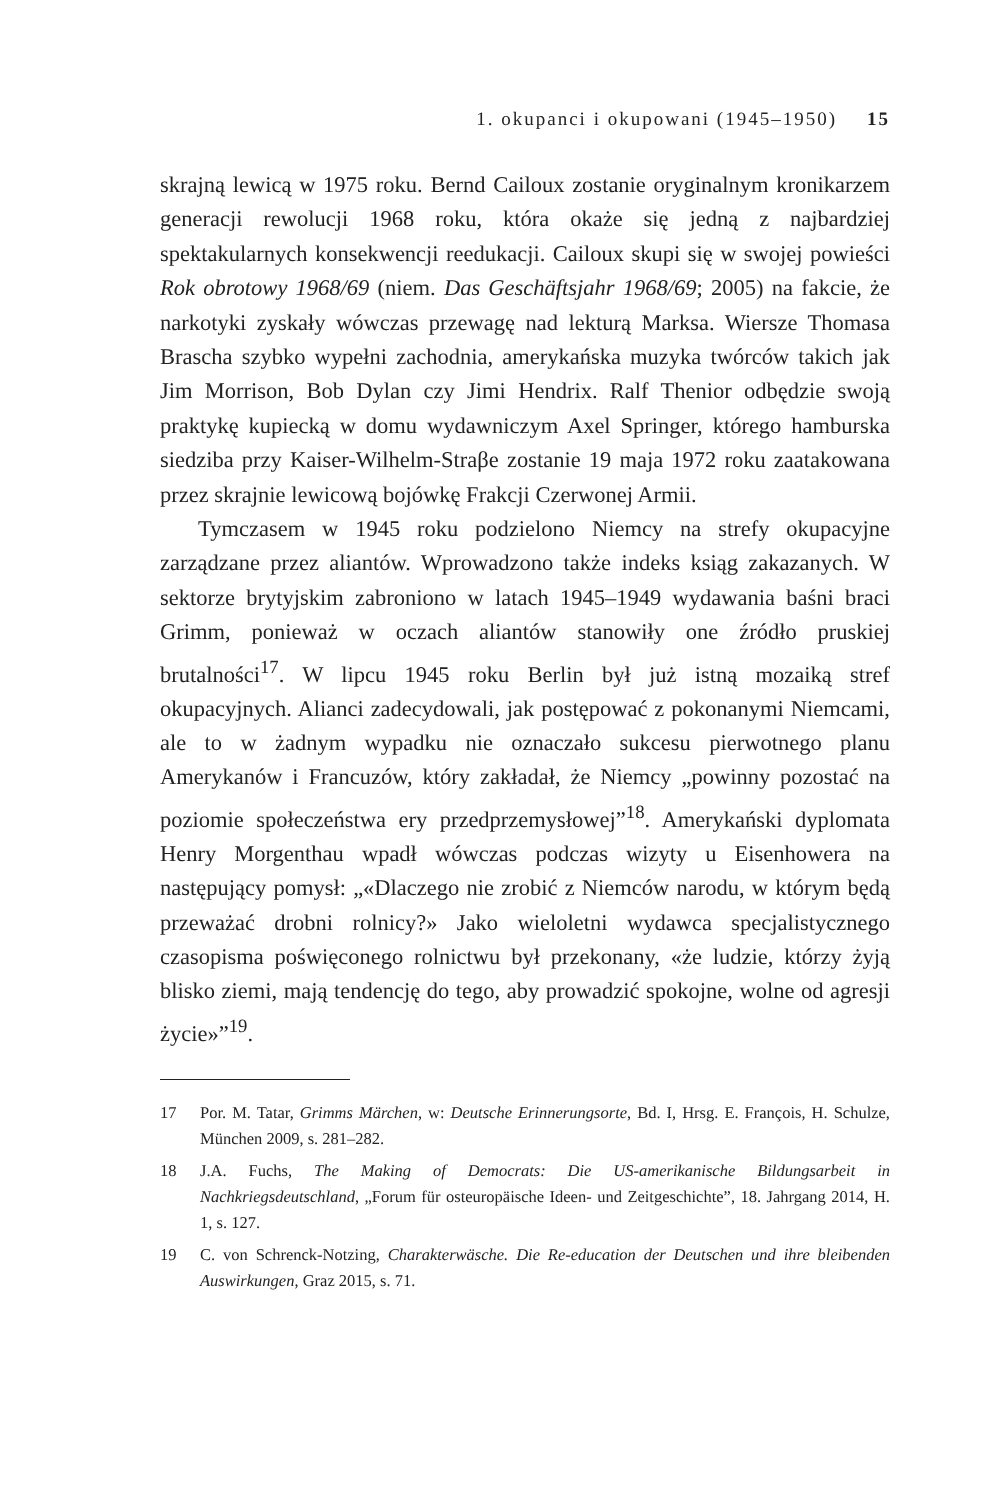1. okupanci i okupowani (1945–1950) 15
skrajną lewicą w 1975 roku. Bernd Cailoux zostanie oryginalnym kronikarzem generacji rewolucji 1968 roku, która okaże się jedną z najbardziej spektakularnych konsekwencji reedukacji. Cailoux skupi się w swojej powieści Rok obrotowy 1968/69 (niem. Das Geschäftsjahr 1968/69; 2005) na fakcie, że narkotyki zyskały wówczas przewagę nad lekturą Marksa. Wiersze Thomasa Brascha szybko wypełni zachodnia, amerykańska muzyka twórców takich jak Jim Morrison, Bob Dylan czy Jimi Hendrix. Ralf Thenior odbędzie swoją praktykę kupiecką w domu wydawniczym Axel Springer, którego hamburska siedziba przy Kaiser-Wilhelm-Straβe zostanie 19 maja 1972 roku zaatakowana przez skrajnie lewicową bojówkę Frakcji Czerwonej Armii.
Tymczasem w 1945 roku podzielono Niemcy na strefy okupacyjne zarządzane przez aliantów. Wprowadzono także indeks ksiąg zakazanych. W sektorze brytyjskim zabroniono w latach 1945–1949 wydawania baśni braci Grimm, ponieważ w oczach aliantów stanowiły one źródło pruskiej brutalności<sup>17</sup>. W lipcu 1945 roku Berlin był już istną mozaiką stref okupacyjnych. Alianci zadecydowali, jak postępować z pokonanymi Niemcami, ale to w żadnym wypadku nie oznaczało sukcesu pierwotnego planu Amerykanów i Francuzów, który zakładał, że Niemcy „powinny pozostać na poziomie społeczeństwa ery przedprzemysłowej”<sup>18</sup>. Amerykański dyplomata Henry Morgenthau wpadł wówczas podczas wizyty u Eisenhowera na następujący pomysł: „«Dlaczego nie zrobić z Niemców narodu, w którym będą przeważać drobni rolnicy?» Jako wieloletni wydawca specjalistycznego czasopisma poświęconego rolnictwu był przekonany, «że ludzie, którzy żyją blisko ziemi, mają tendencję do tego, aby prowadzić spokojne, wolne od agresji życie»”<sup>19</sup>.
17 Por. M. Tatar, Grimms Märchen, w: Deutsche Erinnerungsorte, Bd. I, Hrsg. E. François, H. Schulze, München 2009, s. 281–282.
18 J.A. Fuchs, The Making of Democrats: Die US-amerikanische Bildungsarbeit in Nachkriegsdeutschland, „Forum für osteuropäische Ideen- und Zeitgeschichte”, 18. Jahrgang 2014, H. 1, s. 127.
19 C. von Schrenck-Notzing, Charakterwäsche. Die Re-education der Deutschen und ihre bleibenden Auswirkungen, Graz 2015, s. 71.